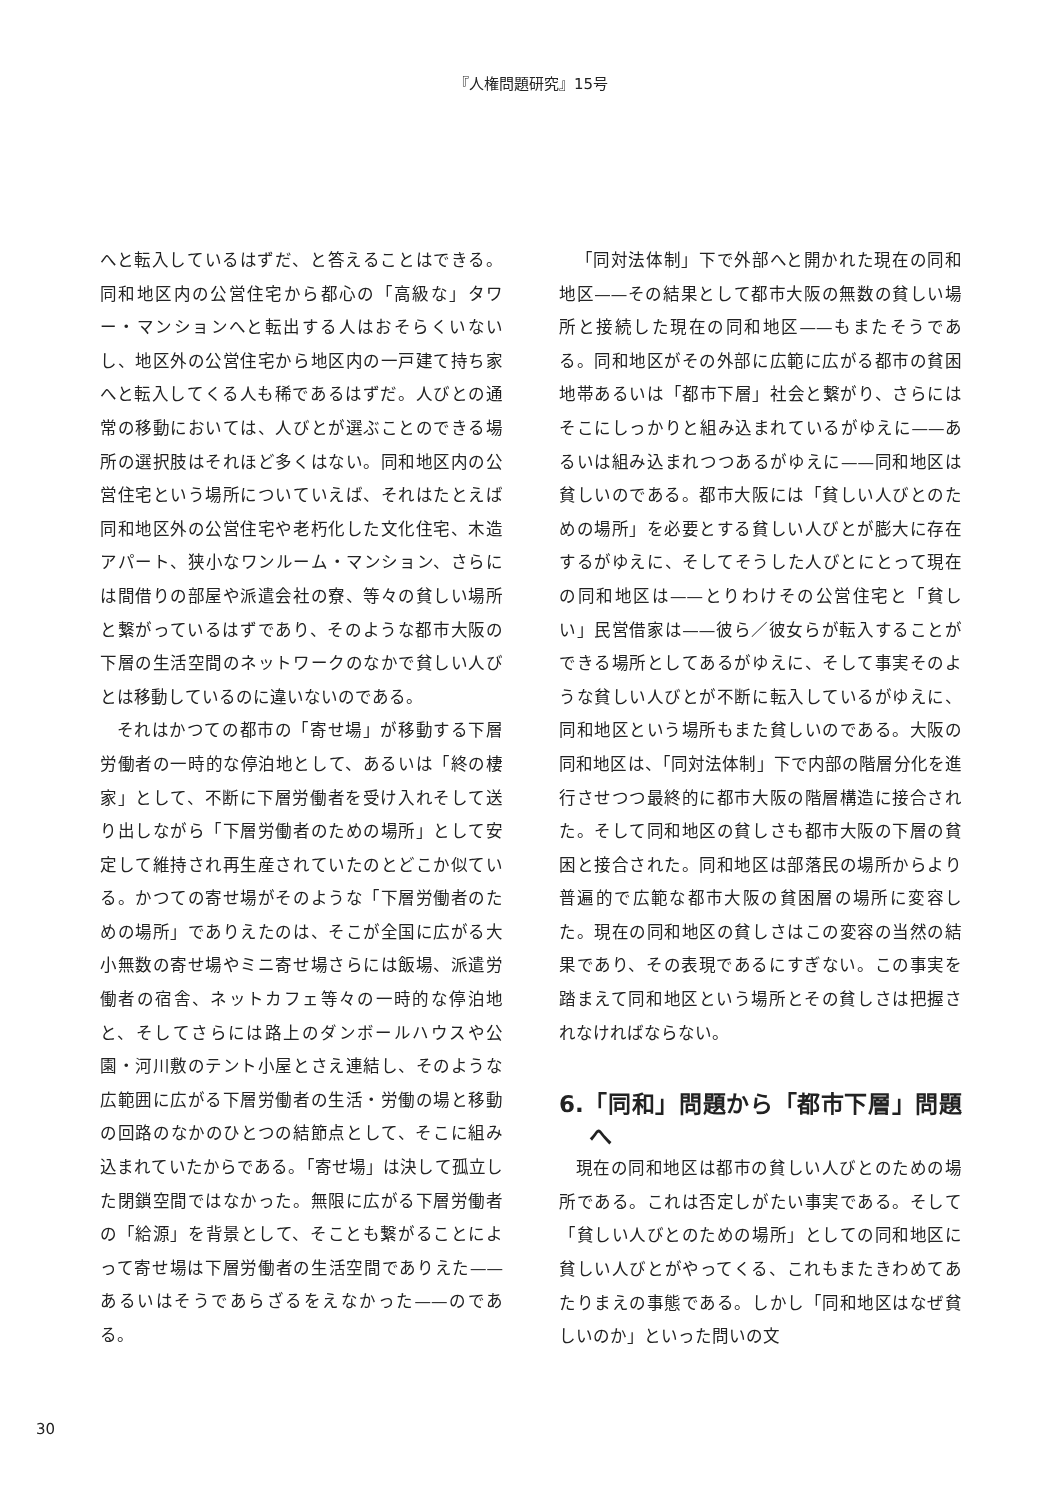『人権問題研究』15号
へと転入しているはずだ、と答えることはできる。同和地区内の公営住宅から都心の「高級な」タワー・マンションへと転出する人はおそらくいないし、地区外の公営住宅から地区内の一戸建て持ち家へと転入してくる人も稀であるはずだ。人びとの通常の移動においては、人びとが選ぶことのできる場所の選択肢はそれほど多くはない。同和地区内の公営住宅という場所についていえば、それはたとえば同和地区外の公営住宅や老朽化した文化住宅、木造アパート、狭小なワンルーム・マンション、さらには間借りの部屋や派遣会社の寮、等々の貧しい場所と繋がっているはずであり、そのような都市大阪の下層の生活空間のネットワークのなかで貧しい人びとは移動しているのに違いないのである。
それはかつての都市の「寄せ場」が移動する下層労働者の一時的な停泊地として、あるいは「終の棲家」として、不断に下層労働者を受け入れそして送り出しながら「下層労働者のための場所」として安定して維持され再生産されていたのとどこか似ている。かつての寄せ場がそのような「下層労働者のための場所」でありえたのは、そこが全国に広がる大小無数の寄せ場やミニ寄せ場さらには飯場、派遣労働者の宿舎、ネットカフェ等々の一時的な停泊地と、そしてさらには路上のダンボールハウスや公園・河川敷のテント小屋とさえ連結し、そのような広範囲に広がる下層労働者の生活・労働の場と移動の回路のなかのひとつの結節点として、そこに組み込まれていたからである。「寄せ場」は決して孤立した閉鎖空間ではなかった。無限に広がる下層労働者の「給源」を背景として、そことも繋がることによって寄せ場は下層労働者の生活空間でありえた——あるいはそうであらざるをえなかった——のである。
「同対法体制」下で外部へと開かれた現在の同和地区——その結果として都市大阪の無数の貧しい場所と接続した現在の同和地区——もまたそうである。同和地区がその外部に広範に広がる都市の貧困地帯あるいは「都市下層」社会と繋がり、さらにはそこにしっかりと組み込まれているがゆえに——あるいは組み込まれつつあるがゆえに——同和地区は貧しいのである。都市大阪には「貧しい人びとのための場所」を必要とする貧しい人びとが膨大に存在するがゆえに、そしてそうした人びとにとって現在の同和地区は——とりわけその公営住宅と「貧しい」民営借家は——彼ら／彼女らが転入することができる場所としてあるがゆえに、そして事実そのような貧しい人びとが不断に転入しているがゆえに、同和地区という場所もまた貧しいのである。大阪の同和地区は、「同対法体制」下で内部の階層分化を進行させつつ最終的に都市大阪の階層構造に接合された。そして同和地区の貧しさも都市大阪の下層の貧困と接合された。同和地区は部落民の場所からより普遍的で広範な都市大阪の貧困層の場所に変容した。現在の同和地区の貧しさはこの変容の当然の結果であり、その表現であるにすぎない。この事実を踏まえて同和地区という場所とその貧しさは把握されなければならない。
6.「同和」問題から「都市下層」問題へ
現在の同和地区は都市の貧しい人びとのための場所である。これは否定しがたい事実である。そして「貧しい人びとのための場所」としての同和地区に貧しい人びとがやってくる、これもまたきわめてあたりまえの事態である。しかし「同和地区はなぜ貧しいのか」といった問いの文
30